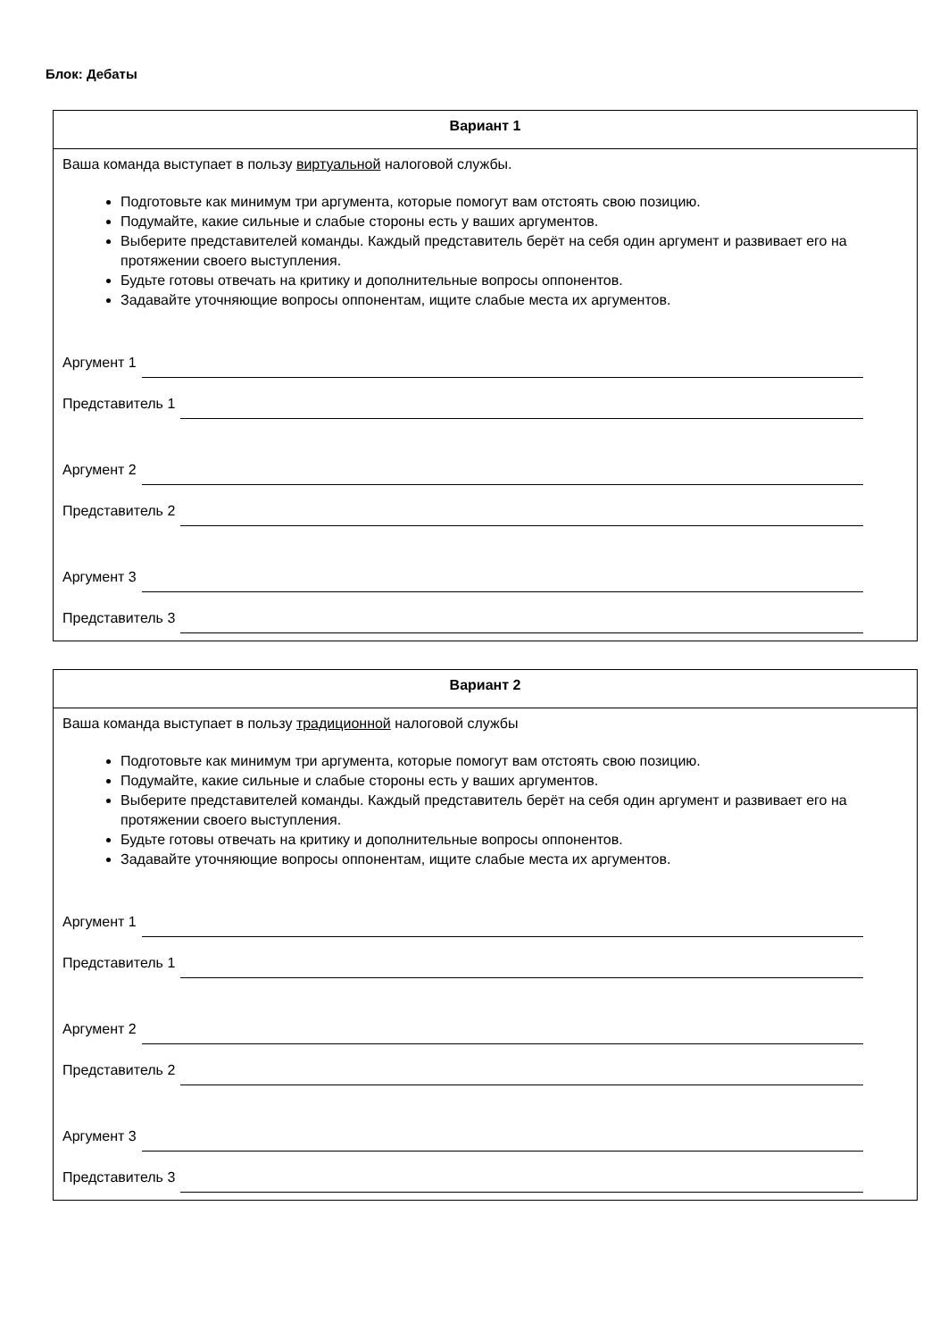Блок: Дебаты
| Вариант 1 |
| --- |
| Ваша команда выступает в пользу виртуальной налоговой службы. Подготовьте как минимум три аргумента, которые помогут вам отстоять свою позицию. Подумайте, какие сильные и слабые стороны есть у ваших аргументов. Выберите представителей команды. Каждый представитель берёт на себя один аргумент и развивает его на протяжении своего выступления. Будьте готовы отвечать на критику и дополнительные вопросы оппонентов. Задавайте уточняющие вопросы оппонентам, ищите слабые места их аргументов. Аргумент 1 Представитель 1 Аргумент 2 Представитель 2 Аргумент 3 Представитель 3 |
| Вариант 2 |
| --- |
| Ваша команда выступает в пользу традиционной налоговой службы Подготовьте как минимум три аргумента, которые помогут вам отстоять свою позицию. Подумайте, какие сильные и слабые стороны есть у ваших аргументов. Выберите представителей команды. Каждый представитель берёт на себя один аргумент и развивает его на протяжении своего выступления. Будьте готовы отвечать на критику и дополнительные вопросы оппонентов. Задавайте уточняющие вопросы оппонентам, ищите слабые места их аргументов. Аргумент 1 Представитель 1 Аргумент 2 Представитель 2 Аргумент 3 Представитель 3 |